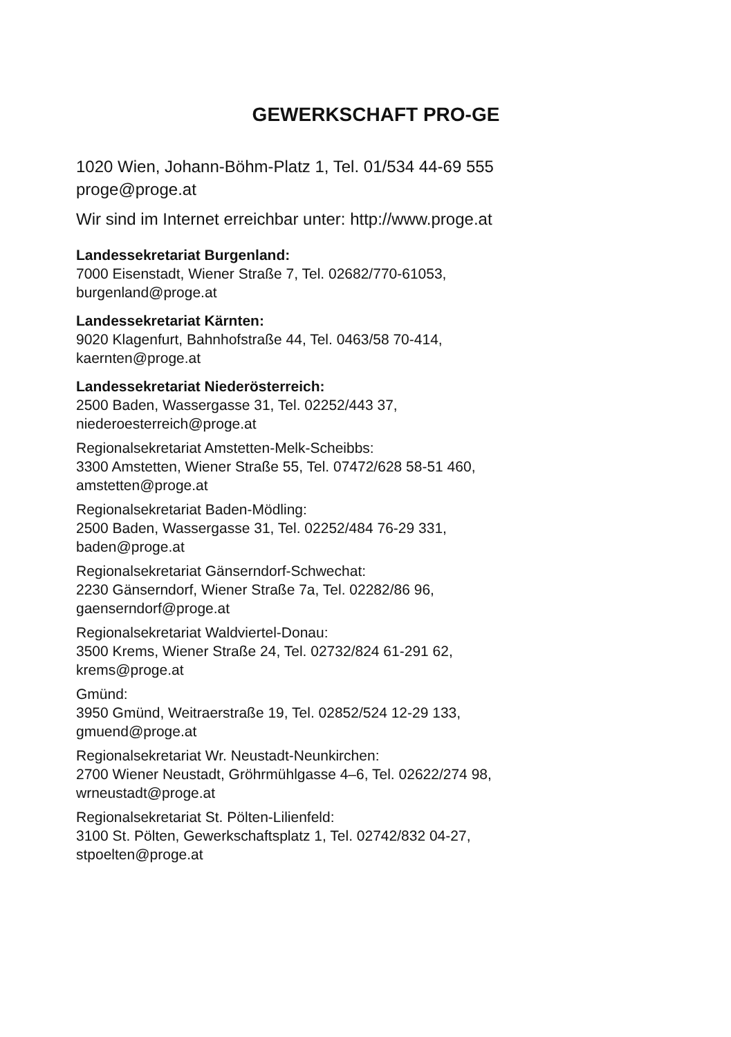GEWERKSCHAFT PRO-GE
1020 Wien, Johann-Böhm-Platz 1, Tel. 01/534 44-69 555
proge@proge.at
Wir sind im Internet erreichbar unter: http://www.proge.at
Landessekretariat Burgenland:
7000 Eisenstadt, Wiener Straße 7, Tel. 02682/770-61053,
burgenland@proge.at
Landessekretariat Kärnten:
9020 Klagenfurt, Bahnhofstraße 44, Tel. 0463/58 70-414,
kaernten@proge.at
Landessekretariat Niederösterreich:
2500 Baden, Wassergasse 31, Tel. 02252/443 37,
niederoesterreich@proge.at
Regionalsekretariat Amstetten-Melk-Scheibbs:
3300 Amstetten, Wiener Straße 55, Tel. 07472/628 58-51 460,
amstetten@proge.at
Regionalsekretariat Baden-Mödling:
2500 Baden, Wassergasse 31, Tel. 02252/484 76-29 331,
baden@proge.at
Regionalsekretariat Gänserndorf-Schwechat:
2230 Gänserndorf, Wiener Straße 7a, Tel. 02282/86 96,
gaenserndorf@proge.at
Regionalsekretariat Waldviertel-Donau:
3500 Krems, Wiener Straße 24, Tel. 02732/824 61-291 62,
krems@proge.at
Gmünd:
3950 Gmünd, Weitraerstraße 19, Tel. 02852/524 12-29 133,
gmuend@proge.at
Regionalsekretariat Wr. Neustadt-Neunkirchen:
2700 Wiener Neustadt, Gröhrmühlgasse 4–6, Tel. 02622/274 98,
wrneustadt@proge.at
Regionalsekretariat St. Pölten-Lilienfeld:
3100 St. Pölten, Gewerkschaftsplatz 1, Tel. 02742/832 04-27,
stpoelten@proge.at